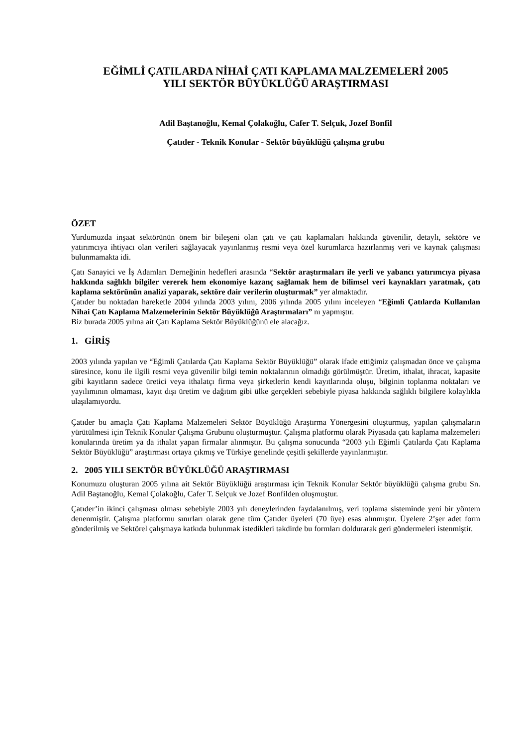EĞİMLİ ÇATILARDA NİHAİ ÇATI KAPLAMA MALZEMELERİ 2005
YILI SEKTÖR BÜYÜKLÜĞÜ ARAŞTIRMASI
Adil Baştanoğlu, Kemal Çolakoğlu, Cafer T. Selçuk, Jozef Bonfil
Çatıder - Teknik Konular - Sektör büyüklüğü çalışma grubu
ÖZET
Yurdumuzda inşaat sektörünün önem bir bileşeni olan çatı ve çatı kaplamaları hakkında güvenilir, detaylı, sektöre ve yatırımcıya ihtiyacı olan verileri sağlayacak yayınlanmış resmi veya özel kurumlarca hazırlanmış veri ve kaynak çalışması bulunmamakta idi.
Çatı Sanayici ve İş Adamları Derneğinin hedefleri arasında “Sektör araştırmaları ile yerli ve yabancı yatırımcıya piyasa hakkında sağlıklı bilgiler vererek hem ekonomiye kazanç sağlamak hem de bilimsel veri kaynakları yaratmak, çatı kaplama sektörünün analizi yaparak, sektöre dair verilerin oluşturmak” yer almaktadır.
Çatıder bu noktadan hareketle 2004 yılında 2003 yılını, 2006 yılında 2005 yılını inceleyen “Eğimli Çatılarda Kullanılan Nihai Çatı Kaplama Malzemelerinin Sektör Büyüklüğü Araştırmaları” nı yapmıştır.
Biz burada 2005 yılına ait Çatı Kaplama Sektör Büyüklüğünü ele alacağız.
1. GİRİŞ
2003 yılında yapılan ve “Eğimli Çatılarda Çatı Kaplama Sektör Büyüklüğü” olarak ifade ettiğimiz çalışmadan önce ve çalışma süresince, konu ile ilgili resmi veya güvenilir bilgi temin noktalarının olmadığı görülmüştür. Üretim, ithalat, ihracat, kapasite gibi kayıtların sadece üretici veya ithalatçı firma veya şirketlerin kendi kayıtlarında oluşu, bilginin toplanma noktaları ve yayılımının olmaması, kayıt dışı üretim ve dağıtım gibi ülke gerçekleri sebebiyle piyasa hakkında sağlıklı bilgilere kolaylıkla ulaşılamıyordu.
Çatıder bu amaçla Çatı Kaplama Malzemeleri Sektör Büyüklüğü Araştırma Yönergesini oluşturmuş, yapılan çalışmaların yürütülmesi için Teknik Konular Çalışma Grubunu oluşturmuştur. Çalışma platformu olarak Piyasada çatı kaplama malzemeleri konularında üretim ya da ithalat yapan firmalar alınmıştır. Bu çalışma sonucunda “2003 yılı Eğimli Çatılarda Çatı Kaplama Sektör Büyüklüğü” araştırması ortaya çıkmış ve Türkiye genelinde çeşitli şekillerde yayınlanmıştır.
2. 2005 YILI SEKTÖR BÜYÜKLÜĞÜ ARAŞTIRMASI
Konumuzu oluşturan 2005 yılına ait Sektör Büyüklüğü araştırması için Teknik Konular Sektör büyüklüğü çalışma grubu Sn. Adil Baştanoğlu, Kemal Çolakoğlu, Cafer T. Selçuk ve Jozef Bonfilden oluşmuştur.
Çatıder’in ikinci çalışması olması sebebiyle 2003 yılı deneylerinden faydalanılmış, veri toplama sisteminde yeni bir yöntem denenmiştir. Çalışma platformu sınırları olarak gene tüm Çatıder üyeleri (70 üye) esas alınmıştır. Üyelere 2’şer adet form gönderilmiş ve Sektörel çalışmaya katkıda bulunmak istedikleri takdirde bu formları doldurarak geri göndermeleri istenmiştir.